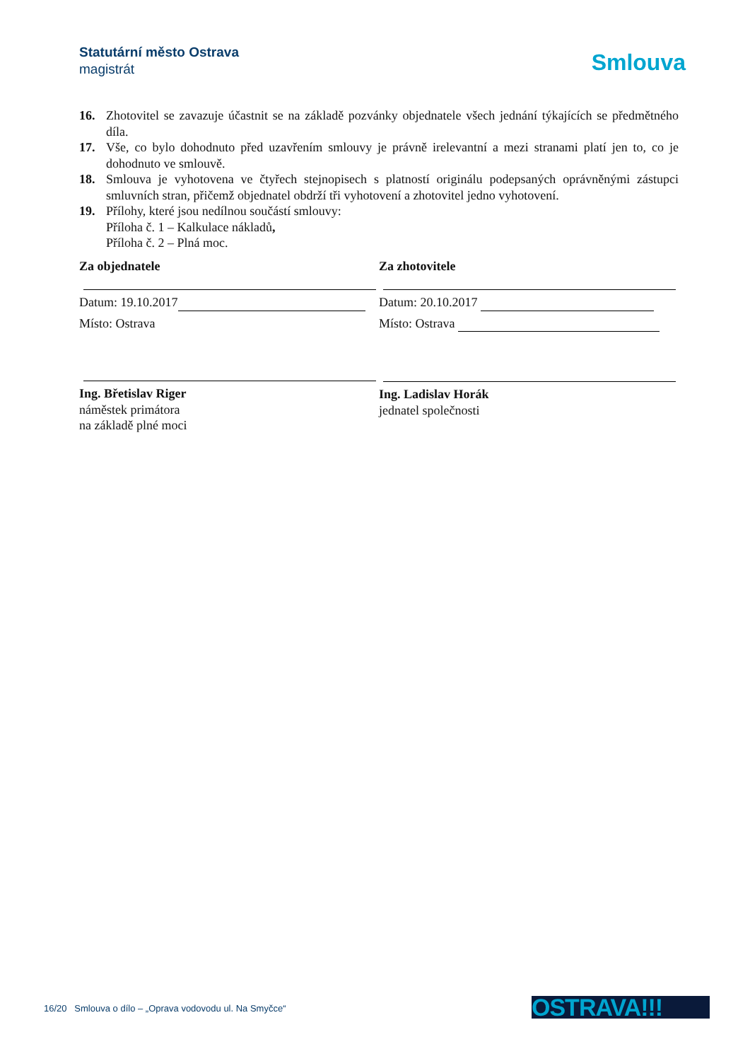Statutární město Ostrava
magistrát
Smlouva
16. Zhotovitel se zavazuje účastnit se na základě pozvánky objednatele všech jednání týkajících se předmětného díla.
17. Vše, co bylo dohodnuto před uzavřením smlouvy je právně irelevantní a mezi stranami platí jen to, co je dohodnuto ve smlouvě.
18. Smlouva je vyhotovena ve čtyřech stejnopisech s platností originálu podepsaných oprávněnými zástupci smluvních stran, přičemž objednatel obdrží tři vyhotovení a zhotovitel jedno vyhotovení.
19. Přílohy, které jsou nedílnou součástí smlouvy:
Příloha č. 1 – Kalkulace nákladů,
Příloha č. 2 – Plná moc.
Za objednatele
Datum: 19.10.2017
Místo: Ostrava
Ing. Břetislav Riger
náměstek primátora
na základě plné moci
Za zhotovitele
Datum: 20.10.2017
Místo: Ostrava
Ing. Ladislav Horák
jednatel společnosti
16/20 Smlouva o dílo – „Oprava vodovodu ul. Na Smyčce“
OSTRAVA!!!